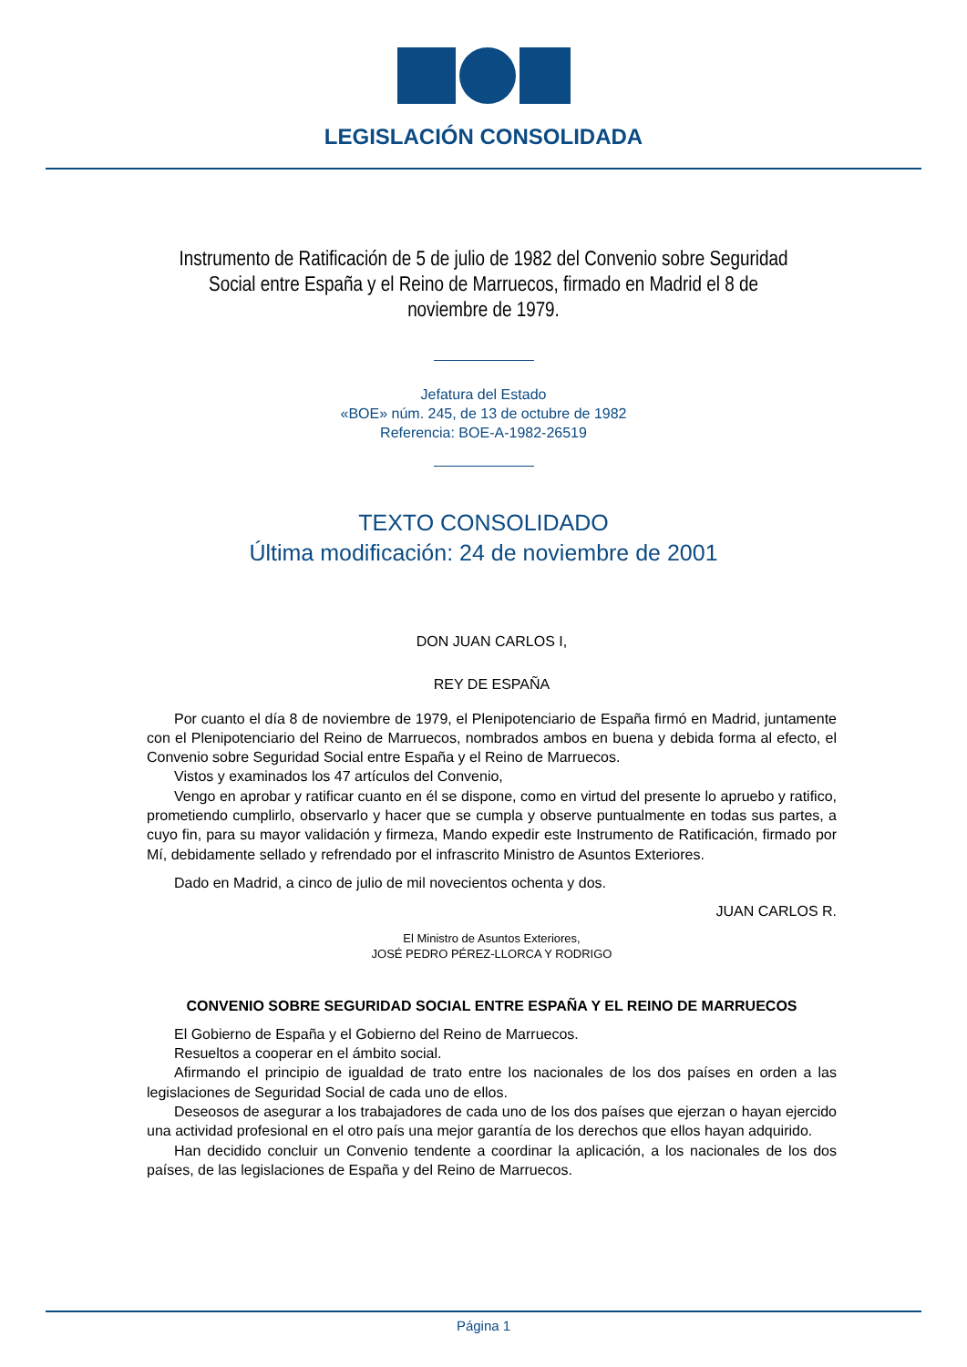LEGISLACIÓN CONSOLIDADA
Instrumento de Ratificación de 5 de julio de 1982 del Convenio sobre Seguridad Social entre España y el Reino de Marruecos, firmado en Madrid el 8 de noviembre de 1979.
Jefatura del Estado
«BOE» núm. 245, de 13 de octubre de 1982
Referencia: BOE-A-1982-26519
TEXTO CONSOLIDADO
Última modificación: 24 de noviembre de 2001
DON JUAN CARLOS I,
REY DE ESPAÑA
Por cuanto el día 8 de noviembre de 1979, el Plenipotenciario de España firmó en Madrid, juntamente con el Plenipotenciario del Reino de Marruecos, nombrados ambos en buena y debida forma al efecto, el Convenio sobre Seguridad Social entre España y el Reino de Marruecos.
Vistos y examinados los 47 artículos del Convenio,
Vengo en aprobar y ratificar cuanto en él se dispone, como en virtud del presente lo apruebo y ratifico, prometiendo cumplirlo, observarlo y hacer que se cumpla y observe puntualmente en todas sus partes, a cuyo fin, para su mayor validación y firmeza, Mando expedir este Instrumento de Ratificación, firmado por Mí, debidamente sellado y refrendado por el infrascrito Ministro de Asuntos Exteriores.
Dado en Madrid, a cinco de julio de mil novecientos ochenta y dos.
JUAN CARLOS R.
El Ministro de Asuntos Exteriores,
JOSÉ PEDRO PÉREZ-LLORCA Y RODRIGO
CONVENIO SOBRE SEGURIDAD SOCIAL ENTRE ESPAÑA Y EL REINO DE MARRUECOS
El Gobierno de España y el Gobierno del Reino de Marruecos.
Resueltos a cooperar en el ámbito social.
Afirmando el principio de igualdad de trato entre los nacionales de los dos países en orden a las legislaciones de Seguridad Social de cada uno de ellos.
Deseosos de asegurar a los trabajadores de cada uno de los dos países que ejerzan o hayan ejercido una actividad profesional en el otro país una mejor garantía de los derechos que ellos hayan adquirido.
Han decidido concluir un Convenio tendente a coordinar la aplicación, a los nacionales de los dos países, de las legislaciones de España y del Reino de Marruecos.
Página 1